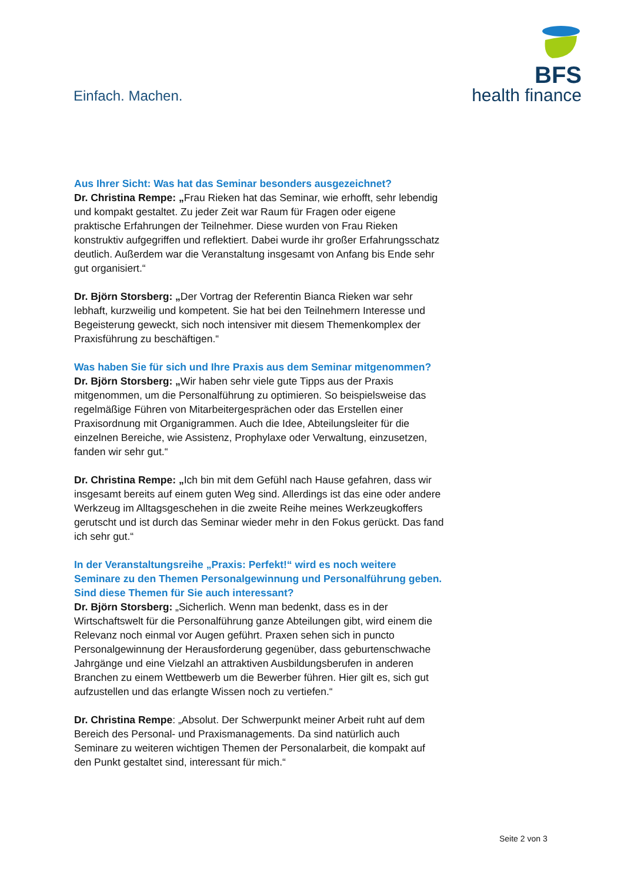Einfach. Machen.
BFS
health finance
Aus Ihrer Sicht: Was hat das Seminar besonders ausgezeichnet?
Dr. Christina Rempe: „Frau Rieken hat das Seminar, wie erhofft, sehr lebendig und kompakt gestaltet. Zu jeder Zeit war Raum für Fragen oder eigene praktische Erfahrungen der Teilnehmer. Diese wurden von Frau Rieken konstruktiv aufgegriffen und reflektiert. Dabei wurde ihr großer Erfahrungsschatz deutlich. Außerdem war die Veranstaltung insgesamt von Anfang bis Ende sehr gut organisiert.“
Dr. Björn Storsberg: „Der Vortrag der Referentin Bianca Rieken war sehr lebhaft, kurzweilig und kompetent. Sie hat bei den Teilnehmern Interesse und Begeisterung geweckt, sich noch intensiver mit diesem Themenkomplex der Praxisführung zu beschäftigen.“
Was haben Sie für sich und Ihre Praxis aus dem Seminar mitgenommen?
Dr. Björn Storsberg: „Wir haben sehr viele gute Tipps aus der Praxis mitgenommen, um die Personalführung zu optimieren. So beispielsweise das regelmäßige Führen von Mitarbeitergesprächen oder das Erstellen einer Praxisordnung mit Organigrammen. Auch die Idee, Abteilungsleiter für die einzelnen Bereiche, wie Assistenz, Prophylaxe oder Verwaltung, einzusetzen, fanden wir sehr gut.“
Dr. Christina Rempe: „Ich bin mit dem Gefühl nach Hause gefahren, dass wir insgesamt bereits auf einem guten Weg sind. Allerdings ist das eine oder andere Werkzeug im Alltagsgeschehen in die zweite Reihe meines Werkzeugkoffers gerutscht und ist durch das Seminar wieder mehr in den Fokus gerückt. Das fand ich sehr gut.“
In der Veranstaltungsreihe „Praxis: Perfekt!“ wird es noch weitere Seminare zu den Themen Personalgewinnung und Personalführung geben. Sind diese Themen für Sie auch interessant?
Dr. Björn Storsberg: „Sicherlich. Wenn man bedenkt, dass es in der Wirtschaftswelt für die Personalführung ganze Abteilungen gibt, wird einem die Relevanz noch einmal vor Augen geführt. Praxen sehen sich in puncto Personalgewinnung der Herausforderung gegenüber, dass geburtenschwache Jahrgänge und eine Vielzahl an attraktiven Ausbildungsberufen in anderen Branchen zu einem Wettbewerb um die Bewerber führen. Hier gilt es, sich gut aufzustellen und das erlangte Wissen noch zu vertiefen.“
Dr. Christina Rempe: „Absolut. Der Schwerpunkt meiner Arbeit ruht auf dem Bereich des Personal- und Praxismanagements. Da sind natürlich auch Seminare zu weiteren wichtigen Themen der Personalarbeit, die kompakt auf den Punkt gestaltet sind, interessant für mich.“
Seite 2 von 3